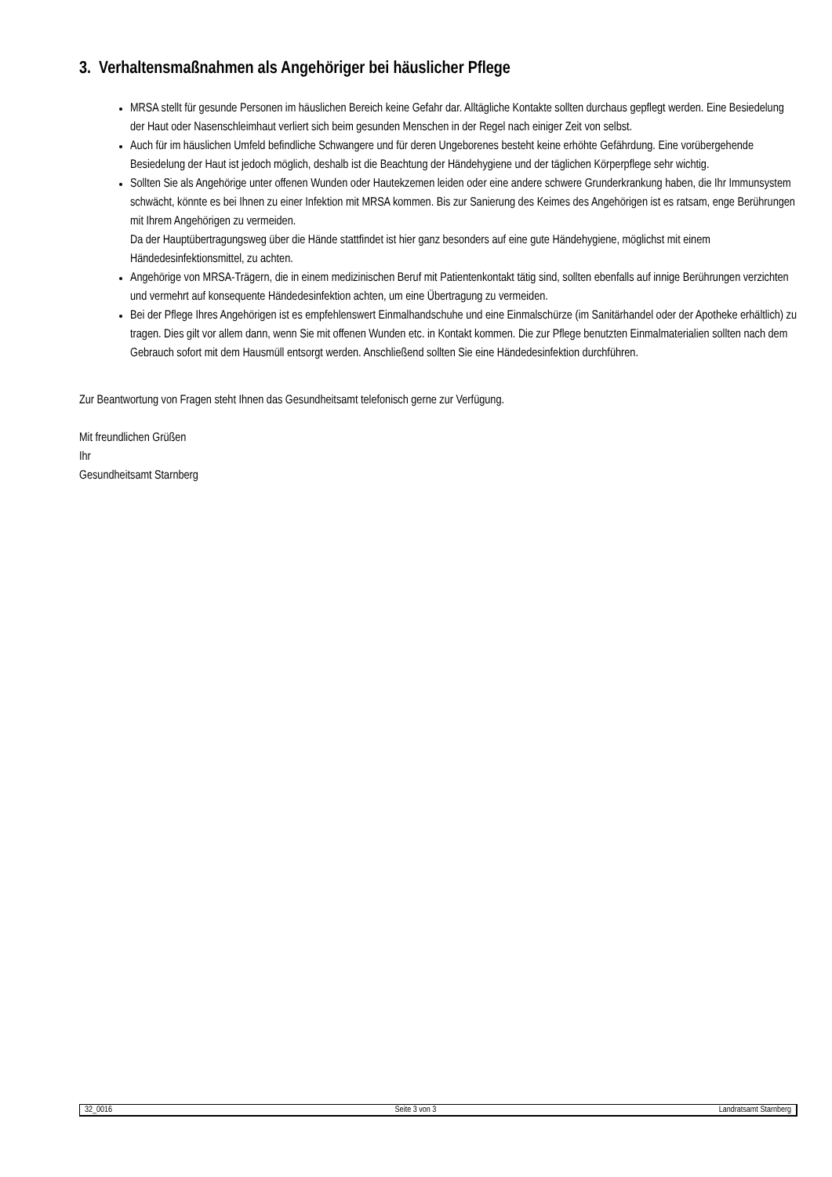3. Verhaltensmaßnahmen als Angehöriger bei häuslicher Pflege
MRSA stellt für gesunde Personen im häuslichen Bereich keine Gefahr dar. Alltägliche Kontakte sollten durchaus gepflegt werden. Eine Besiedelung der Haut oder Nasenschleimhaut verliert sich beim gesunden Menschen in der Regel nach einiger Zeit von selbst.
Auch für im häuslichen Umfeld befindliche Schwangere und für deren Ungeborenes besteht keine erhöhte Gefährdung. Eine vorübergehende Besiedelung der Haut ist jedoch möglich, deshalb ist die Beachtung der Händehygiene und der täglichen Körperpflege sehr wichtig.
Sollten Sie als Angehörige unter offenen Wunden oder Hautekzemen leiden oder eine andere schwere Grunderkrankung haben, die Ihr Immunsystem schwächt, könnte es bei Ihnen zu einer Infektion mit MRSA kommen. Bis zur Sanierung des Keimes des Angehörigen ist es ratsam, enge Berührungen mit Ihrem Angehörigen zu vermeiden.
Da der Hauptübertragungsweg über die Hände stattfindet ist hier ganz besonders auf eine gute Händehygiene, möglichst mit einem Händedesinfektionsmittel, zu achten.
Angehörige von MRSA-Trägern, die in einem medizinischen Beruf mit Patientenkontakt tätig sind, sollten ebenfalls auf innige Berührungen verzichten und vermehrt auf konsequente Händedesinfektion achten, um eine Übertragung zu vermeiden.
Bei der Pflege Ihres Angehörigen ist es empfehlenswert Einmalhandschuhe und eine Einmalschürze (im Sanitärhandel oder der Apotheke erhältlich) zu tragen. Dies gilt vor allem dann, wenn Sie mit offenen Wunden etc. in Kontakt kommen. Die zur Pflege benutzten Einmalmaterialien sollten nach dem Gebrauch sofort mit dem Hausmüll entsorgt werden. Anschließend sollten Sie eine Händedesinfektion durchführen.
Zur Beantwortung von Fragen steht Ihnen das Gesundheitsamt telefonisch gerne zur Verfügung.
Mit freundlichen Grüßen
Ihr
Gesundheitsamt Starnberg
32_0016 Seite 3 von 3 Landratsamt Starnberg